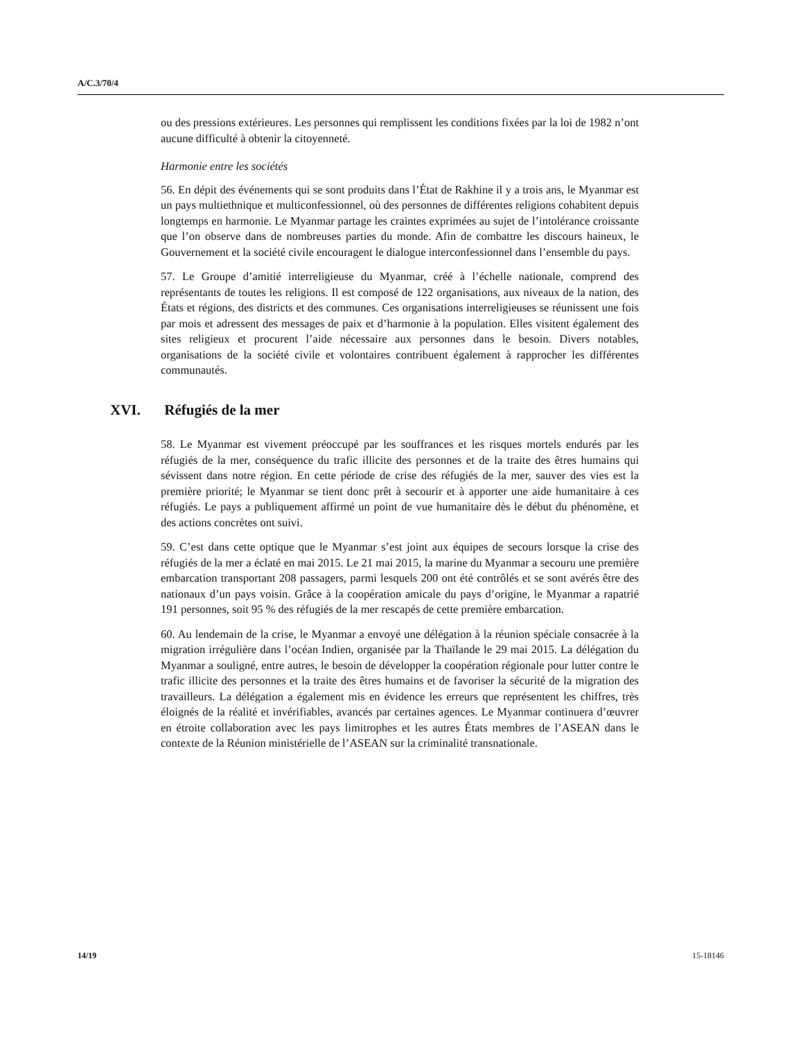A/C.3/70/4
ou des pressions extérieures. Les personnes qui remplissent les conditions fixées par la loi de 1982 n’ont aucune difficulté à obtenir la citoyenneté.
Harmonie entre les sociétés
56. En dépit des événements qui se sont produits dans l’État de Rakhine il y a trois ans, le Myanmar est un pays multiethnique et multiconfessionnel, où des personnes de différentes religions cohabitent depuis longtemps en harmonie. Le Myanmar partage les craintes exprimées au sujet de l’intolérance croissante que l’on observe dans de nombreuses parties du monde. Afin de combattre les discours haineux, le Gouvernement et la société civile encouragent le dialogue interconfessionnel dans l’ensemble du pays.
57. Le Groupe d’amitié interreligieuse du Myanmar, créé à l’échelle nationale, comprend des représentants de toutes les religions. Il est composé de 122 organisations, aux niveaux de la nation, des États et régions, des districts et des communes. Ces organisations interreligieuses se réunissent une fois par mois et adressent des messages de paix et d’harmonie à la population. Elles visitent également des sites religieux et procurent l’aide nécessaire aux personnes dans le besoin. Divers notables, organisations de la société civile et volontaires contribuent également à rapprocher les différentes communautés.
XVI. Réfugiés de la mer
58. Le Myanmar est vivement préoccupé par les souffrances et les risques mortels endurés par les réfugiés de la mer, conséquence du trafic illicite des personnes et de la traite des êtres humains qui sévissent dans notre région. En cette période de crise des réfugiés de la mer, sauver des vies est la première priorité; le Myanmar se tient donc prêt à secourir et à apporter une aide humanitaire à ces réfugiés. Le pays a publiquement affirmé un point de vue humanitaire dès le début du phénomène, et des actions concrètes ont suivi.
59. C’est dans cette optique que le Myanmar s’est joint aux équipes de secours lorsque la crise des réfugiés de la mer a éclaté en mai 2015. Le 21 mai 2015, la marine du Myanmar a secouru une première embarcation transportant 208 passagers, parmi lesquels 200 ont été contrôlés et se sont avérés être des nationaux d’un pays voisin. Grâce à la coopération amicale du pays d’origine, le Myanmar a rapatrié 191 personnes, soit 95 % des réfugiés de la mer rescapés de cette première embarcation.
60. Au lendemain de la crise, le Myanmar a envoyé une délégation à la réunion spéciale consacrée à la migration irrégulière dans l’océan Indien, organisée par la Thaïlande le 29 mai 2015. La délégation du Myanmar a souligné, entre autres, le besoin de développer la coopération régionale pour lutter contre le trafic illicite des personnes et la traite des êtres humains et de favoriser la sécurité de la migration des travailleurs. La délégation a également mis en évidence les erreurs que représentent les chiffres, très éloignés de la réalité et invérifiables, avancés par certaines agences. Le Myanmar continuera d’œuvrer en étroite collaboration avec les pays limitrophes et les autres États membres de l’ASEAN dans le contexte de la Réunion ministérielle de l’ASEAN sur la criminalité transnationale.
14/19 15-18146